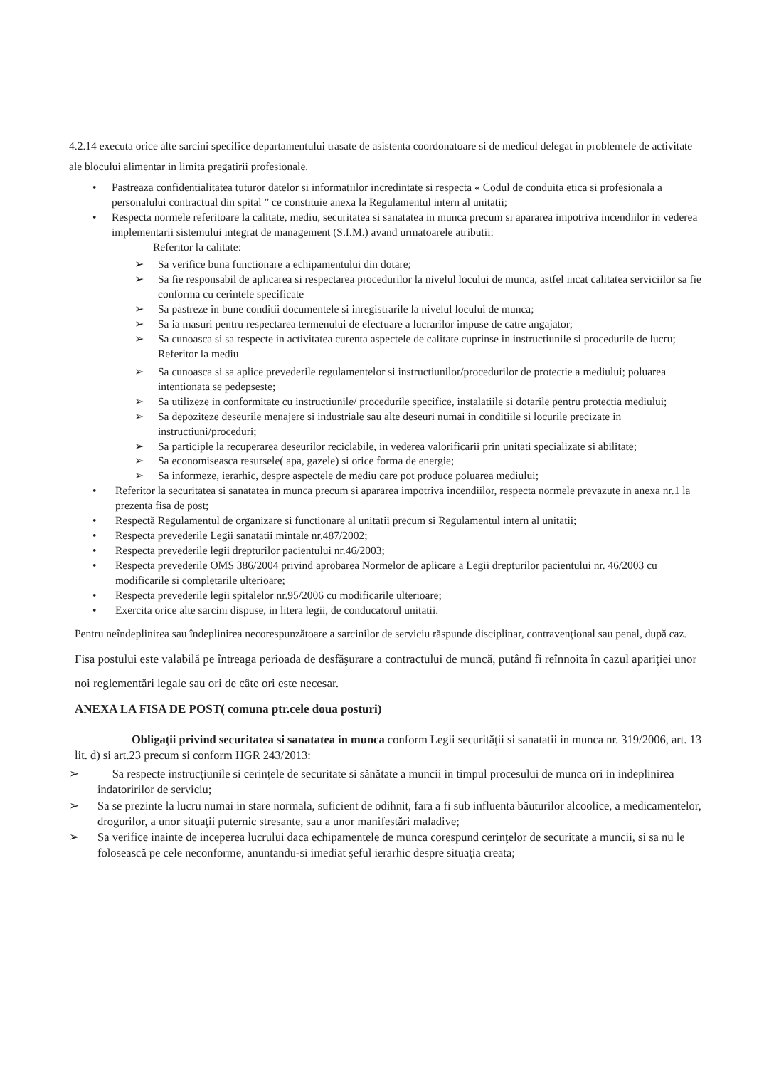4.2.14 executa orice alte sarcini specifice departamentului trasate de asistenta coordonatoare si de medicul delegat in problemele de activitate ale blocului alimentar in limita pregatirii profesionale.
• Pastreaza confidentialitatea tuturor datelor si informatiilor incredintate si respecta « Codul de conduita etica si profesionala a personalului contractual din spital ” ce constituie anexa la Regulamentul intern al unitatii;
• Respecta normele referitoare la calitate, mediu, securitatea si sanatatea in munca precum si apararea impotriva incendiilor in vederea implementarii sistemului integrat de management (S.I.M.) avand urmatoarele atributii:
Referitor la calitate:
➢ Sa verifice buna functionare a echipamentului din dotare;
➢ Sa fie responsabil de aplicarea si respectarea procedurilor la nivelul locului de munca, astfel incat calitatea serviciilor sa fie conforma cu cerintele specificate
➢ Sa pastreze in bune conditii documentele si inregistrarile la nivelul locului de munca;
➢ Sa ia masuri pentru respectarea termenului de efectuare a lucrarilor impuse de catre angajator;
➢ Sa cunoasca si sa respecte in activitatea curenta aspectele de calitate cuprinse in instructiunile si procedurile de lucru;
Referitor la mediu
➢ Sa cunoasca si sa aplice prevederile regulamentelor si instructiunilor/procedurilor de protectie a mediului; poluarea intentionata se pedepseste;
➢ Sa utilizeze in conformitate cu instructiunile/ procedurile specifice, instalatiile si dotarile pentru protectia mediului;
➢ Sa depoziteze deseurile menajere si industriale sau alte deseuri numai in conditiile si locurile precizate in instructiuni/proceduri;
➢ Sa participle la recuperarea deseurilor reciclabile, in vederea valorificarii prin unitati specializate si abilitate;
➢ Sa economiseasca resursele( apa, gazele) si orice forma de energie;
➢ Sa informeze, ierarhic, despre aspectele de mediu care pot produce poluarea mediului;
• Referitor la securitatea si sanatatea in munca precum si apararea impotriva incendiilor, respecta normele prevazute in anexa nr.1 la prezenta fisa de post;
• Respectă Regulamentul de organizare si functionare al unitatii precum si Regulamentul intern al unitatii;
• Respecta prevederile Legii sanatatii mintale nr.487/2002;
• Respecta prevederile legii drepturilor pacientului nr.46/2003;
• Respecta prevederile OMS 386/2004 privind aprobarea Normelor de aplicare a Legii drepturilor pacientului nr. 46/2003 cu modificarile si completarile ulterioare;
• Respecta prevederile legii spitalelor nr.95/2006 cu modificarile ulterioare;
• Exercita orice alte sarcini dispuse, in litera legii, de conducatorul unitatii.
Pentru neîndeplinirea sau îndeplinirea necorespunzătoare a sarcinilor de serviciu răspunde disciplinar, contravenţional sau penal, după caz.
Fisa postului este valabilă pe întreaga perioada de desfăşurare a contractului de muncă, putând fi reînnoita în cazul apariţiei unor noi reglementări legale sau ori de câte ori este necesar.
ANEXA LA FISA DE POST( comuna ptr.cele doua posturi)
Obligaţii privind securitatea si sanatatea in munca conform Legii securităţii si sanatatii in munca nr. 319/2006, art. 13 lit. d) si art.23 precum si conform HGR 243/2013:
➢ Sa respecte instrucţiunile si cerinţele de securitate si sănătate a muncii in timpul procesului de munca ori in indeplinirea indatoririlor de serviciu;
➢ Sa se prezinte la lucru numai in stare normala, suficient de odihnit, fara a fi sub influenta băuturilor alcoolice, a medicamentelor, drogurilor, a unor situaţii puternic stresante, sau a unor manifestări maladive;
➢ Sa verifice inainte de inceperea lucrului daca echipamentele de munca corespund cerinţelor de securitate a muncii, si sa nu le folosească pe cele neconforme, anuntandu-si imediat şeful ierarhic despre situaţia creata;